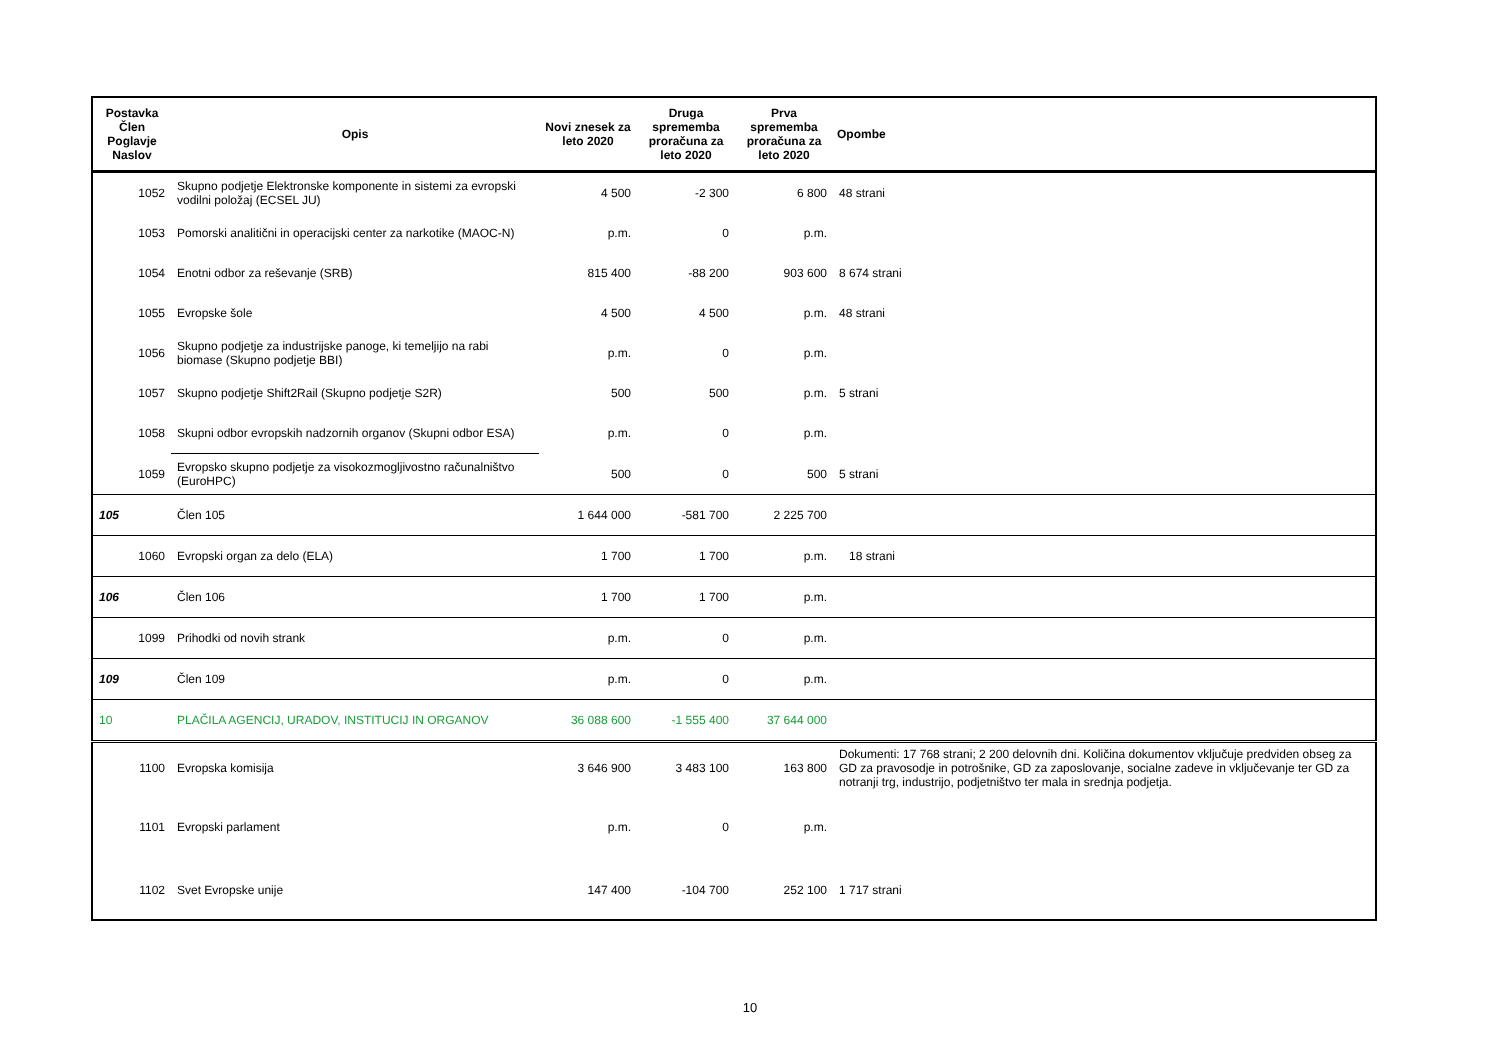| Postavka Člen Poglavje Naslov | Opis | Novi znesek za leto 2020 | Druga sprememba proračuna za leto 2020 | Prva sprememba proračuna za leto 2020 | Opombe |
| --- | --- | --- | --- | --- | --- |
| 1052 | Skupno podjetje Elektronske komponente in sistemi za evropski vodilni položaj (ECSEL JU) | 4 500 | -2 300 | 6 800 | 48 strani |
| 1053 | Pomorski analitični in operacijski center za narkotike (MAOC-N) | p.m. | 0 | p.m. | |
| 1054 | Enotni odbor za reševanje (SRB) | 815 400 | -88 200 | 903 600 | 8 674 strani |
| 1055 | Evropske šole | 4 500 | 4 500 | p.m. | 48 strani |
| 1056 | Skupno podjetje za industrijske panoge, ki temeljijo na rabi biomase (Skupno podjetje BBI) | p.m. | 0 | p.m. | |
| 1057 | Skupno podjetje Shift2Rail (Skupno podjetje S2R) | 500 | 500 | p.m. | 5 strani |
| 1058 | Skupni odbor evropskih nadzornih organov (Skupni odbor ESA) | p.m. | 0 | p.m. | |
| 1059 | Evropsko skupno podjetje za visokozmogljivostno računalništvo (EuroHPC) | 500 | 0 | 500 | 5 strani |
| 105 | Člen 105 | 1 644 000 | -581 700 | 2 225 700 | |
| 1060 | Evropski organ za delo (ELA) | 1 700 | 1 700 | p.m. | 18 strani |
| 106 | Člen 106 | 1 700 | 1 700 | p.m. | |
| 1099 | Prihodki od novih strank | p.m. | 0 | p.m. | |
| 109 | Člen 109 | p.m. | 0 | p.m. | |
| 10 | PLAČILA AGENCIJ, URADOV, INSTITUCIJ IN ORGANOV | 36 088 600 | -1 555 400 | 37 644 000 | |
| 1100 | Evropska komisija | 3 646 900 | 3 483 100 | 163 800 | Dokumenti: 17 768 strani; 2 200 delovnih dni. Količina dokumentov vključuje predviden obseg za GD za pravosodje in potrošnike, GD za zaposlovanje, socialne zadeve in vključevanje ter GD za notranji trg, industrijo, podjetništvo ter mala in srednja podjetja. |
| 1101 | Evropski parlament | p.m. | 0 | p.m. | |
| 1102 | Svet Evropske unije | 147 400 | -104 700 | 252 100 | 1 717 strani |
10